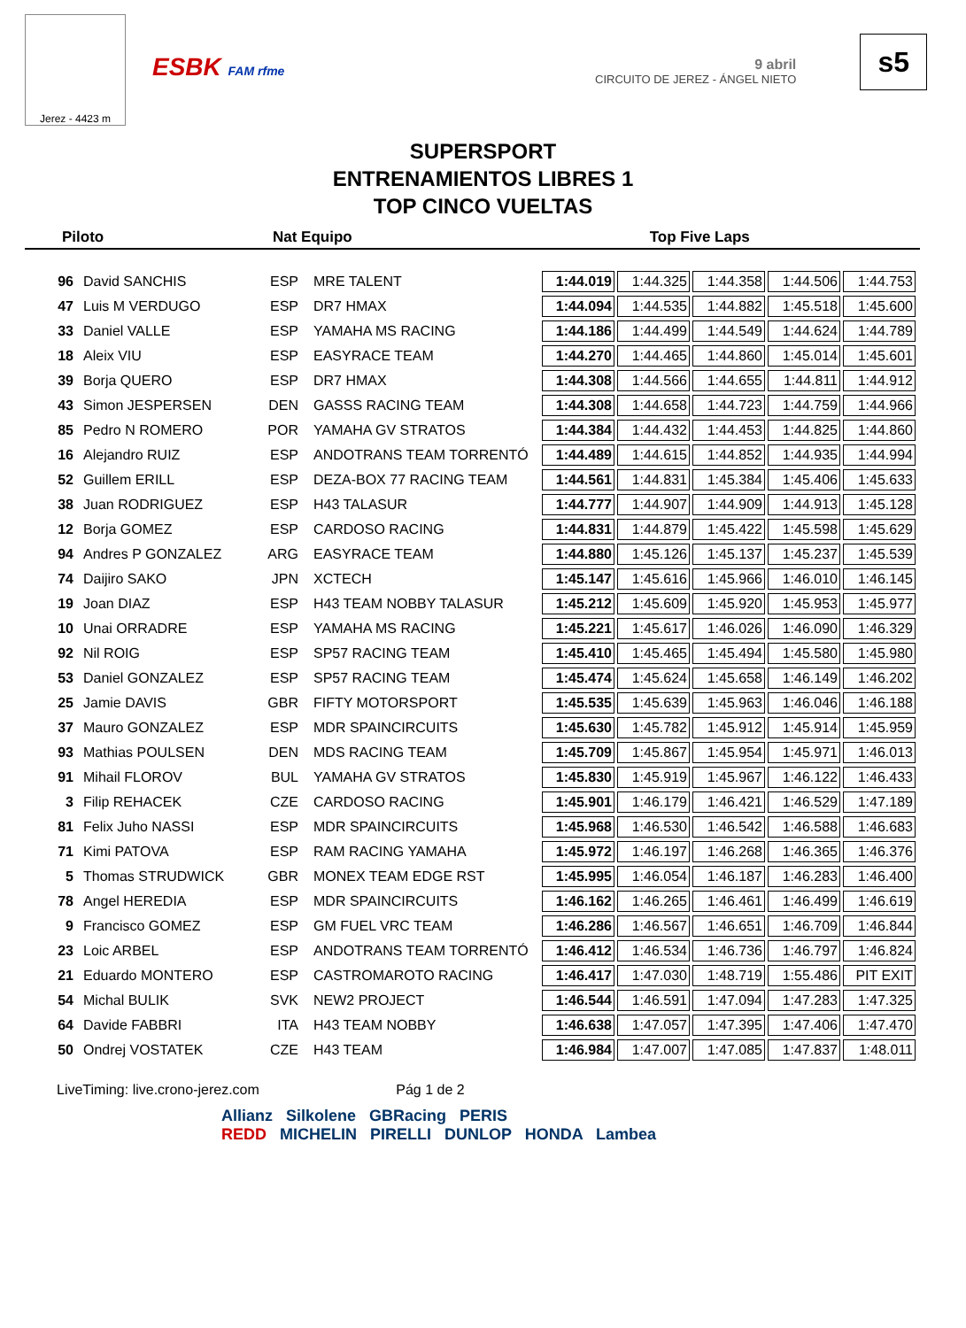Jerez - 4423 m
ESBK FAM rfme
9 abril
CIRCUITO DE JEREZ - ÁNGEL NIETO
s5
SUPERSPORT
ENTRENAMIENTOS LIBRES 1
TOP CINCO VUELTAS
Piloto Nat Equipo Top Five Laps
| 96 | David SANCHIS | ESP | MRE TALENT | 1:44.019 | 1:44.325 | 1:44.358 | 1:44.506 | 1:44.753 |
| 47 | Luis M VERDUGO | ESP | DR7 HMAX | 1:44.094 | 1:44.535 | 1:44.882 | 1:45.518 | 1:45.600 |
| 33 | Daniel VALLE | ESP | YAMAHA MS RACING | 1:44.186 | 1:44.499 | 1:44.549 | 1:44.624 | 1:44.789 |
| 18 | Aleix VIU | ESP | EASYRACE TEAM | 1:44.270 | 1:44.465 | 1:44.860 | 1:45.014 | 1:45.601 |
| 39 | Borja QUERO | ESP | DR7 HMAX | 1:44.308 | 1:44.566 | 1:44.655 | 1:44.811 | 1:44.912 |
| 43 | Simon JESPERSEN | DEN | GASSS RACING TEAM | 1:44.308 | 1:44.658 | 1:44.723 | 1:44.759 | 1:44.966 |
| 85 | Pedro N ROMERO | POR | YAMAHA GV STRATOS | 1:44.384 | 1:44.432 | 1:44.453 | 1:44.825 | 1:44.860 |
| 16 | Alejandro RUIZ | ESP | ANDOTRANS TEAM TORRENTÓ | 1:44.489 | 1:44.615 | 1:44.852 | 1:44.935 | 1:44.994 |
| 52 | Guillem ERILL | ESP | DEZA-BOX 77 RACING TEAM | 1:44.561 | 1:44.831 | 1:45.384 | 1:45.406 | 1:45.633 |
| 38 | Juan RODRIGUEZ | ESP | H43 TALASUR | 1:44.777 | 1:44.907 | 1:44.909 | 1:44.913 | 1:45.128 |
| 12 | Borja GOMEZ | ESP | CARDOSO RACING | 1:44.831 | 1:44.879 | 1:45.422 | 1:45.598 | 1:45.629 |
| 94 | Andres P GONZALEZ | ARG | EASYRACE TEAM | 1:44.880 | 1:45.126 | 1:45.137 | 1:45.237 | 1:45.539 |
| 74 | Daijiro SAKO | JPN | XCTECH | 1:45.147 | 1:45.616 | 1:45.966 | 1:46.010 | 1:46.145 |
| 19 | Joan DIAZ | ESP | H43 TEAM NOBBY TALASUR | 1:45.212 | 1:45.609 | 1:45.920 | 1:45.953 | 1:45.977 |
| 10 | Unai ORRADRE | ESP | YAMAHA MS RACING | 1:45.221 | 1:45.617 | 1:46.026 | 1:46.090 | 1:46.329 |
| 92 | Nil ROIG | ESP | SP57 RACING TEAM | 1:45.410 | 1:45.465 | 1:45.494 | 1:45.580 | 1:45.980 |
| 53 | Daniel GONZALEZ | ESP | SP57 RACING TEAM | 1:45.474 | 1:45.624 | 1:45.658 | 1:46.149 | 1:46.202 |
| 25 | Jamie DAVIS | GBR | FIFTY MOTORSPORT | 1:45.535 | 1:45.639 | 1:45.963 | 1:46.046 | 1:46.188 |
| 37 | Mauro GONZALEZ | ESP | MDR SPAINCIRCUITS | 1:45.630 | 1:45.782 | 1:45.912 | 1:45.914 | 1:45.959 |
| 93 | Mathias POULSEN | DEN | MDS RACING TEAM | 1:45.709 | 1:45.867 | 1:45.954 | 1:45.971 | 1:46.013 |
| 91 | Mihail FLOROV | BUL | YAMAHA GV STRATOS | 1:45.830 | 1:45.919 | 1:45.967 | 1:46.122 | 1:46.433 |
| 3 | Filip REHACEK | CZE | CARDOSO RACING | 1:45.901 | 1:46.179 | 1:46.421 | 1:46.529 | 1:47.189 |
| 81 | Felix Juho NASSI | ESP | MDR SPAINCIRCUITS | 1:45.968 | 1:46.530 | 1:46.542 | 1:46.588 | 1:46.683 |
| 71 | Kimi PATOVA | ESP | RAM RACING YAMAHA | 1:45.972 | 1:46.197 | 1:46.268 | 1:46.365 | 1:46.376 |
| 5 | Thomas STRUDWICK | GBR | MONEX TEAM EDGE RST | 1:45.995 | 1:46.054 | 1:46.187 | 1:46.283 | 1:46.400 |
| 78 | Angel HEREDIA | ESP | MDR SPAINCIRCUITS | 1:46.162 | 1:46.265 | 1:46.461 | 1:46.499 | 1:46.619 |
| 9 | Francisco GOMEZ | ESP | GM FUEL VRC TEAM | 1:46.286 | 1:46.567 | 1:46.651 | 1:46.709 | 1:46.844 |
| 23 | Loic ARBEL | ESP | ANDOTRANS TEAM TORRENTÓ | 1:46.412 | 1:46.534 | 1:46.736 | 1:46.797 | 1:46.824 |
| 21 | Eduardo MONTERO | ESP | CASTROMAROTO RACING | 1:46.417 | 1:47.030 | 1:48.719 | 1:55.486 | PIT EXIT |
| 54 | Michal BULIK | SVK | NEW2 PROJECT | 1:46.544 | 1:46.591 | 1:47.094 | 1:47.283 | 1:47.325 |
| 64 | Davide FABBRI | ITA | H43 TEAM NOBBY | 1:46.638 | 1:47.057 | 1:47.395 | 1:47.406 | 1:47.470 |
| 50 | Ondrej VOSTATEK | CZE | H43 TEAM | 1:46.984 | 1:47.007 | 1:47.085 | 1:47.837 | 1:48.011 |
LiveTiming: live.crono-jerez.com Pág 1 de 2
Allianz Silkolene GBRacing PERIS
REDD MICHELIN PIRELLI DUNLOP HONDA Lambea